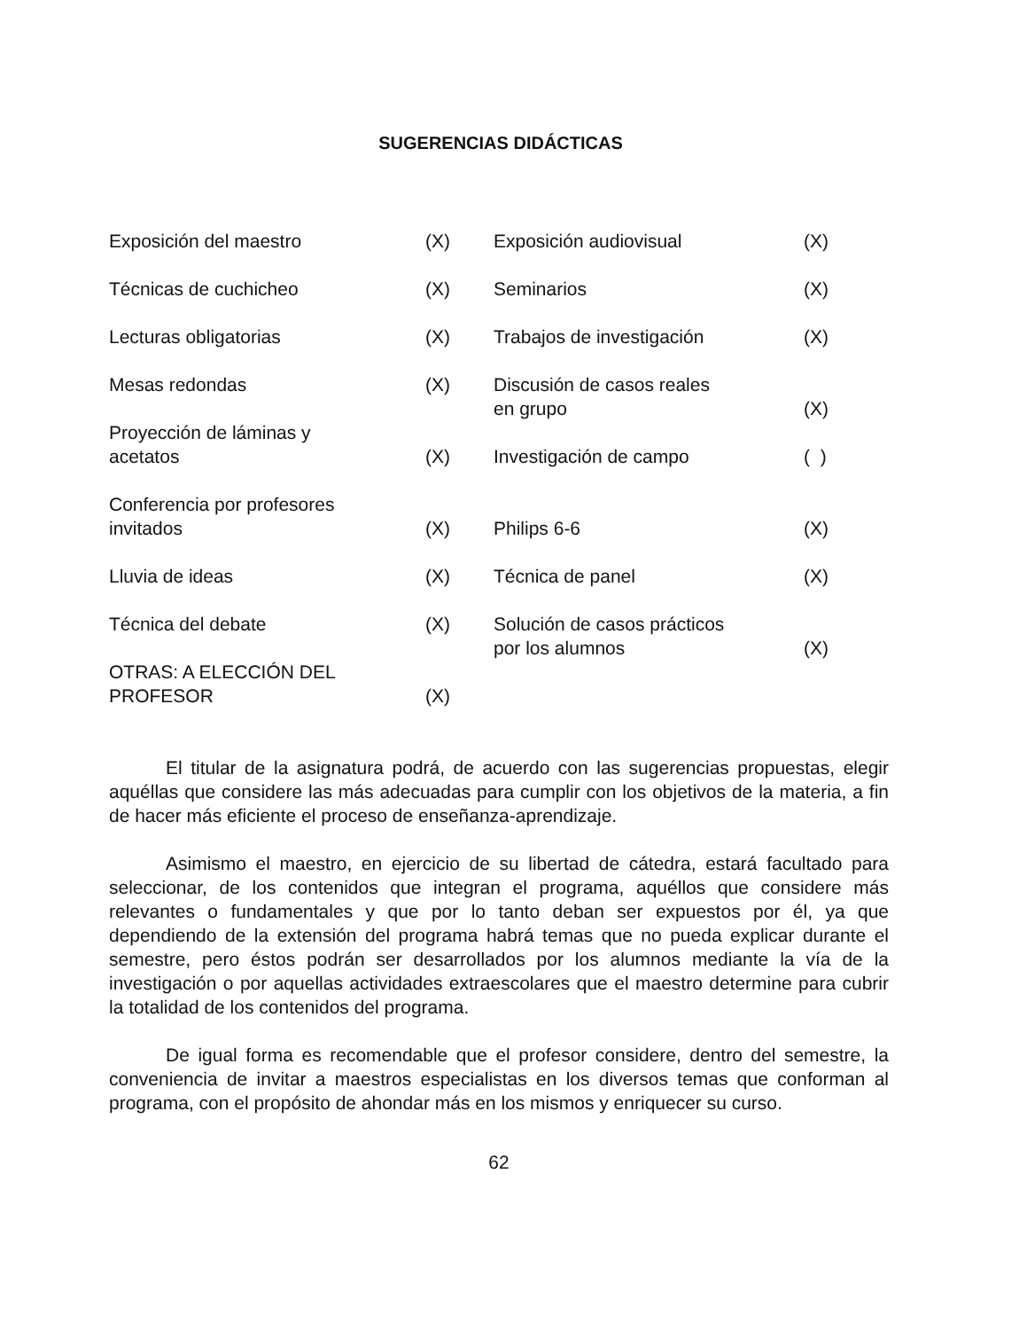SUGERENCIAS DIDÁCTICAS
| Exposición del maestro | (X) | Exposición audiovisual | (X) |
| Técnicas de cuchicheo | (X) | Seminarios | (X) |
| Lecturas obligatorias | (X) | Trabajos de investigación | (X) |
| Mesas redondas | (X) | Discusión de casos reales en grupo | (X) |
| Proyección de láminas y acetatos | (X) | Investigación de campo | ( ) |
| Conferencia por profesores invitados | (X) | Philips 6-6 | (X) |
| Lluvia de ideas | (X) | Técnica de panel | (X) |
| Técnica del debate | (X) | Solución de casos prácticos por los alumnos | (X) |
| OTRAS: A ELECCIÓN DEL PROFESOR | (X) | | |
El titular de la asignatura podrá, de acuerdo con las sugerencias propuestas, elegir aquéllas que considere las más adecuadas para cumplir con los objetivos de la materia, a fin de hacer más eficiente el proceso de enseñanza-aprendizaje.
Asimismo el maestro, en ejercicio de su libertad de cátedra, estará facultado para seleccionar, de los contenidos que integran el programa, aquéllos que considere más relevantes o fundamentales y que por lo tanto deban ser expuestos por él, ya que dependiendo de la extensión del programa habrá temas que no pueda explicar durante el semestre, pero éstos podrán ser desarrollados por los alumnos mediante la vía de la investigación o por aquellas actividades extraescolares que el maestro determine para cubrir la totalidad de los contenidos del programa.
De igual forma es recomendable que el profesor considere, dentro del semestre, la conveniencia de invitar a maestros especialistas en los diversos temas que conforman al programa, con el propósito de ahondar más en los mismos y enriquecer su curso.
62